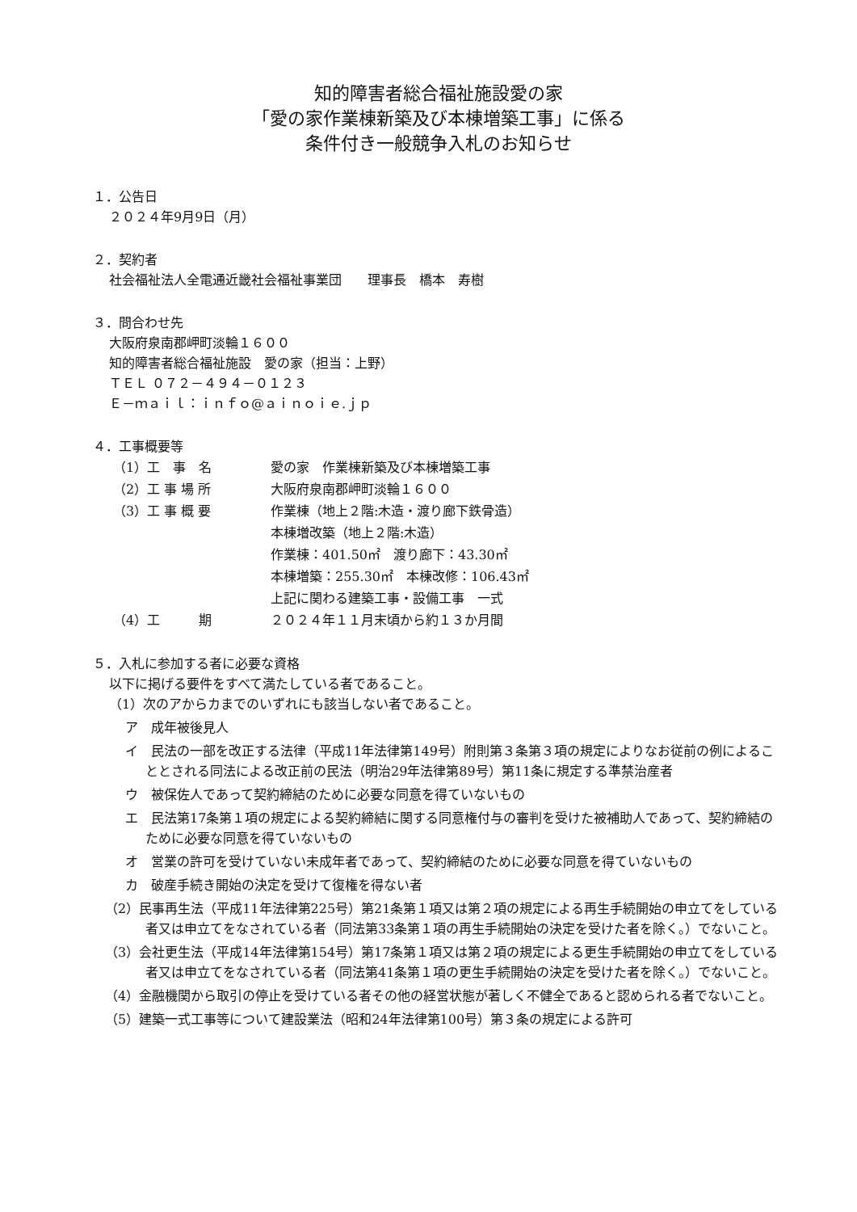知的障害者総合福祉施設愛の家
「愛の家作業棟新築及び本棟増築工事」に係る
条件付き一般競争入札のお知らせ
１．公告日
２０２４年9月9日（月）
２．契約者
社会福祉法人全電通近畿社会福祉事業団　　理事長　橋本　寿樹
３．問合わせ先
大阪府泉南郡岬町淡輪１６００
知的障害者総合福祉施設　愛の家（担当：上野）
ＴＥＬ ０７２－４９４－０１２３
Ｅ－ｍａｉｌ：ｉｎｆｏ@ａｉｎｏｉｅ.ｊｐ
４．工事概要等
（1）工　事　名 愛の家　作業棟新築及び本棟増築工事
（2）工 事 場 所 大阪府泉南郡岬町淡輪１６００
（3）工 事 概 要 作業棟（地上２階:木造・渡り廊下鉄骨造）
本棟増改築（地上２階:木造）
作業棟：401.50㎡　渡り廊下：43.30㎡
本棟増築：255.30㎡　本棟改修：106.43㎡
上記に関わる建築工事・設備工事　一式
（4）工　　　期 ２０２４年１１月末頃から約１３か月間
５．入札に参加する者に必要な資格
以下に掲げる要件をすべて満たしている者であること。
（1）次のアからカまでのいずれにも該当しない者であること。
ア　成年被後見人
イ　民法の一部を改正する法律（平成11年法律第149号）附則第３条第３項の規定によりなお従前の例によることとされる同法による改正前の民法（明治29年法律第89号）第11条に規定する準禁治産者
ウ　被保佐人であって契約締結のために必要な同意を得ていないもの
エ　民法第17条第１項の規定による契約締結に関する同意権付与の審判を受けた被補助人であって、契約締結のために必要な同意を得ていないもの
オ　営業の許可を受けていない未成年者であって、契約締結のために必要な同意を得ていないもの
カ　破産手続き開始の決定を受けて復権を得ない者
（2）民事再生法（平成11年法律第225号）第21条第１項又は第２項の規定による再生手続開始の申立てをしている者又は申立てをなされている者（同法第33条第１項の再生手続開始の決定を受けた者を除く。）でないこと。
（3）会社更生法（平成14年法律第154号）第17条第１項又は第２項の規定による更生手続開始の申立てをしている者又は申立てをなされている者（同法第41条第１項の更生手続開始の決定を受けた者を除く。）でないこと。
（4）金融機関から取引の停止を受けている者その他の経営状態が著しく不健全であると認められる者でないこと。
（5）建築一式工事等について建設業法（昭和24年法律第100号）第３条の規定による許可